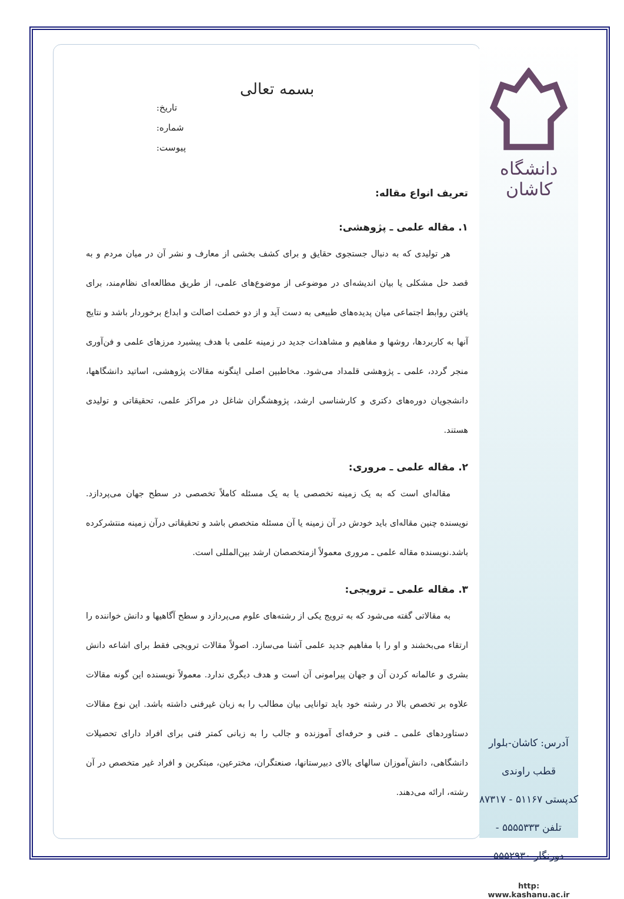بسمه تعالی
تاریخ:
شماره:
پیوست:
تعریف انواع مقاله:
۱. مقاله علمی ـ پژوهشی:
هر تولیدی که به دنبال جستجوی حقایق و برای کشف بخشی از معارف و نشر آن در میان مردم و به قصد حل مشکلی یا بیان اندیشه‌ای در موضوعی از موضوع‌های علمی، از طریق مطالعه‌ای نظام‌مند، برای یافتن روابط اجتماعی میان پدیده‌های طبیعی به دست آید و از دو خصلت اصالت و ابداع برخوردار باشد و نتایج آنها به کاربردها، روشها و مفاهیم و مشاهدات جدید در زمینه علمی با هدف پیشبرد مرزهای علمی و فن‌آوری منجر گردد، علمی ـ پژوهشی قلمداد می‌شود. مخاطبین اصلی اینگونه مقالات پژوهشی، اساتید دانشگاهها، دانشجویان دوره‌های دکتری و کارشناسی ارشد، پژوهشگران شاغل در مراکز علمی، تحقیقاتی و تولیدی هستند.
۲. مقاله علمی ـ مروری:
مقاله‌ای است که به یک زمینه تخصصی یا به یک مسئله کاملاً تخصصی در سطح جهان می‌پردازد. نویسنده چنین مقاله‌ای باید خودش در آن زمینه یا آن مسئله متخصص باشد و تحقیقاتی درآن زمینه منتشرکرده باشد.نویسنده مقاله علمی ـ مروری معمولاً ازمتخصصان ارشد بین‌المللی است.
۳. مقاله علمی ـ ترویجی:
به مقالاتی گفته می‌شود که به ترویج یکی از رشته‌های علوم می‌پردازد و سطح آگاهیها و دانش خواننده را ارتقاء می‌بخشند و او را با مفاهیم جدید علمی آشنا می‌سازد. اصولاً مقالات ترویجی فقط برای اشاعه دانش بشری و عالمانه کردن آن و جهان پیرامونی آن است و هدف دیگری ندارد. معمولاً نویسنده این گونه مقالات علاوه بر تخصص بالا در رشته خود باید توانایی بیان مطالب را به زبان غیرفنی داشته باشد. این نوع مقالات دستاوردهای علمی ـ فنی و حرفه‌ای آموزنده و جالب را به زبانی کمتر فنی برای افراد دارای تحصیلات دانشگاهی، دانش‌آموزان سالهای بالای دبیرستانها، صنعتگران، مخترعین، مبتکرین و افراد غیر متخصص در آن رشته، ارائه می‌دهند.
دانشگاه کاشان
آدرس: کاشان-بلوار قطب راوندی
کدپستی ۵۱۱۶۷ - ۸۷۳۱۷
تلفن ۵۵۵۵۳۳۳ - دورنگار ۵۵۵۲۹۳۰
http: www.kashanu.ac.ir